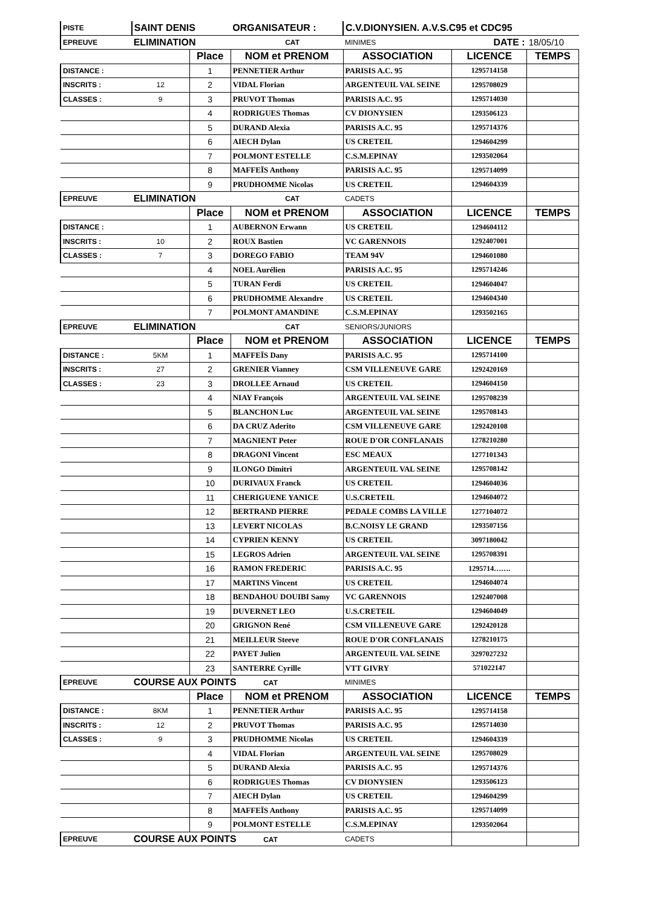| PISTE | SAINT DENIS | | ORGANISATEUR : | C.V.DIONYSIEN. A.V.S.C95 et CDC95 | | |
| EPREUVE | ELIMINATION | | CAT | MINIMES | DATE : | 18/05/10 |
| | | Place | NOM et PRENOM | ASSOCIATION | LICENCE | TEMPS |
| DISTANCE : | | 1 | PENNETIER Arthur | PARISIS A.C. 95 | 1295714158 | |
| INSCRITS : | 12 | 2 | VIDAL Florian | ARGENTEUIL VAL SEINE | 1295708029 | |
| CLASSES : | 9 | 3 | PRUVOT Thomas | PARISIS A.C. 95 | 1295714030 | |
| | | 4 | RODRIGUES Thomas | CV DIONYSIEN | 1293506123 | |
| | | 5 | DURAND Alexia | PARISIS A.C. 95 | 1295714376 | |
| | | 6 | AIECH Dylan | US CRETEIL | 1294604299 | |
| | | 7 | POLMONT ESTELLE | C.S.M.EPINAY | 1293502064 | |
| | | 8 | MAFFEÏS Anthony | PARISIS A.C. 95 | 1295714099 | |
| | | 9 | PRUDHOMME Nicolas | US CRETEIL | 1294604339 | |
| EPREUVE | ELIMINATION | | CAT | CADETS | | |
| | | Place | NOM et PRENOM | ASSOCIATION | LICENCE | TEMPS |
| DISTANCE : | | 1 | AUBERNON Erwann | US CRETEIL | 1294604112 | |
| INSCRITS : | 10 | 2 | ROUX Bastien | VC GARENNOIS | 1292407001 | |
| CLASSES : | 7 | 3 | DOREGO FABIO | TEAM 94V | 1294601080 | |
| | | 4 | NOEL Aurélien | PARISIS A.C. 95 | 1295714246 | |
| | | 5 | TURAN Ferdi | US CRETEIL | 1294604047 | |
| | | 6 | PRUDHOMME Alexandre | US CRETEIL | 1294604340 | |
| | | 7 | POLMONT AMANDINE | C.S.M.EPINAY | 1293502165 | |
| EPREUVE | ELIMINATION | | CAT | SENIORS/JUNIORS | | |
| | | Place | NOM et PRENOM | ASSOCIATION | LICENCE | TEMPS |
| DISTANCE : | 5KM | 1 | MAFFEÏS Dany | PARISIS A.C. 95 | 1295714100 | |
| INSCRITS : | 27 | 2 | GRENIER Vianney | CSM VILLENEUVE GARE | 1292420169 | |
| CLASSES : | 23 | 3 | DROLLEE Arnaud | US CRETEIL | 1294604150 | |
| | | 4 | NIAY François | ARGENTEUIL VAL SEINE | 1295708239 | |
| | | 5 | BLANCHON Luc | ARGENTEUIL VAL SEINE | 1295708143 | |
| | | 6 | DA CRUZ Aderito | CSM VILLENEUVE GARE | 1292420108 | |
| | | 7 | MAGNIENT Peter | ROUE D'OR CONFLANAIS | 1278210280 | |
| | | 8 | DRAGONI Vincent | ESC MEAUX | 1277101343 | |
| | | 9 | ILONGO Dimitri | ARGENTEUIL VAL SEINE | 1295708142 | |
| | | 10 | DURIVAUX Franck | US CRETEIL | 1294604036 | |
| | | 11 | CHERIGUENE YANICE | U.S.CRETEIL | 1294604072 | |
| | | 12 | BERTRAND PIERRE | PEDALE COMBS LA VILLE | 1277104072 | |
| | | 13 | LEVERT NICOLAS | B.C.NOISY LE GRAND | 1293507156 | |
| | | 14 | CYPRIEN KENNY | US CRETEIL | 3097180042 | |
| | | 15 | LEGROS Adrien | ARGENTEUIL VAL SEINE | 1295708391 | |
| | | 16 | RAMON FREDERIC | PARISIS A.C. 95 | 1295714……. | |
| | | 17 | MARTINS Vincent | US CRETEIL | 1294604074 | |
| | | 18 | BENDAHOU DOUIBI Samy | VC GARENNOIS | 1292407008 | |
| | | 19 | DUVERNET LEO | U.S.CRETEIL | 1294604049 | |
| | | 20 | GRIGNON René | CSM VILLENEUVE GARE | 1292420128 | |
| | | 21 | MEILLEUR Steeve | ROUE D'OR CONFLANAIS | 1278210175 | |
| | | 22 | PAYET Julien | ARGENTEUIL VAL SEINE | 3297027232 | |
| | | 23 | SANTERRE Cyrille | VTT GIVRY | 571022147 | |
| EPREUVE | COURSE AUX POINTS CAT | | | MINIMES | | |
| | | Place | NOM et PRENOM | ASSOCIATION | LICENCE | TEMPS |
| DISTANCE : | 8KM | 1 | PENNETIER Arthur | PARISIS A.C. 95 | 1295714158 | |
| INSCRITS : | 12 | 2 | PRUVOT Thomas | PARISIS A.C. 95 | 1295714030 | |
| CLASSES : | 9 | 3 | PRUDHOMME Nicolas | US CRETEIL | 1294604339 | |
| | | 4 | VIDAL Florian | ARGENTEUIL VAL SEINE | 1295708029 | |
| | | 5 | DURAND Alexia | PARISIS A.C. 95 | 1295714376 | |
| | | 6 | RODRIGUES Thomas | CV DIONYSIEN | 1293506123 | |
| | | 7 | AIECH Dylan | US CRETEIL | 1294604299 | |
| | | 8 | MAFFEÏS Anthony | PARISIS A.C. 95 | 1295714099 | |
| | | 9 | POLMONT ESTELLE | C.S.M.EPINAY | 1293502064 | |
| EPREUVE | COURSE AUX POINTS CAT | | | CADETS | | |